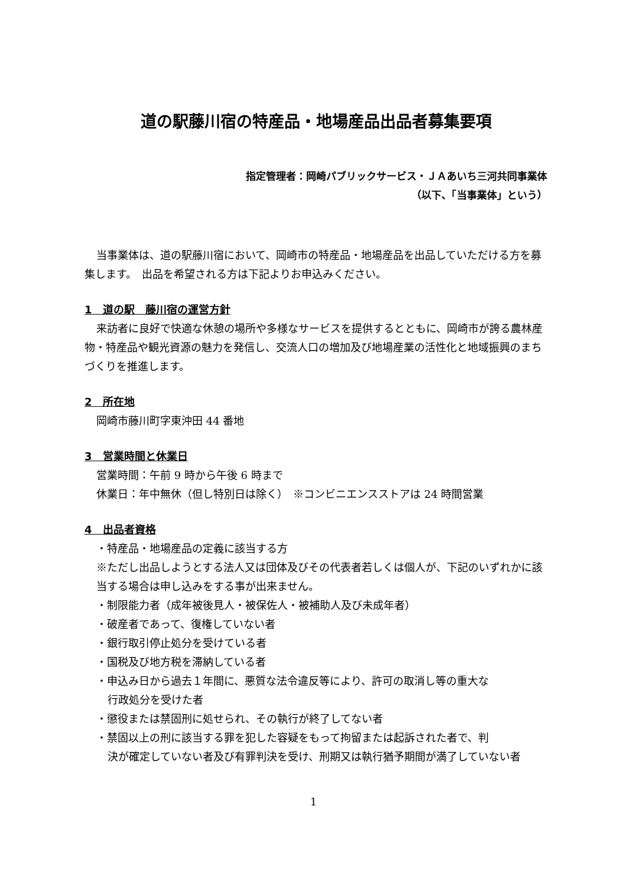道の駅藤川宿の特産品・地場産品出品者募集要項
指定管理者：岡崎パブリックサービス・ＪＡあいち三河共同事業体
（以下、「当事業体」という）
当事業体は、道の駅藤川宿において、岡崎市の特産品・地場産品を出品していただける方を募集します。　出品を希望される方は下記よりお申込みください。
1　道の駅　藤川宿の運営方針
来訪者に良好で快適な休憩の場所や多様なサービスを提供するとともに、岡崎市が誇る農林産物・特産品や観光資源の魅力を発信し、交流人口の増加及び地場産業の活性化と地域振興のまちづくりを推進します。
2　所在地
岡崎市藤川町字東沖田 44 番地
3　営業時間と休業日
営業時間：午前 9 時から午後 6 時まで
休業日：年中無休（但し特別日は除く）　※コンビニエンスストアは 24 時間営業
4　出品者資格
・特産品・地場産品の定義に該当する方
※ただし出品しようとする法人又は団体及びその代表者若しくは個人が、下記のいずれかに該当する場合は申し込みをする事が出来ません。
・制限能力者（成年被後見人・被保佐人・被補助人及び未成年者）
・破産者であって、復権していない者
・銀行取引停止処分を受けている者
・国税及び地方税を滞納している者
・申込み日から過去１年間に、悪質な法令違反等により、許可の取消し等の重大な
行政処分を受けた者
・懲役または禁固刑に処せられ、その執行が終了してない者
・禁固以上の刑に該当する罪を犯した容疑をもって拘留または起訴された者で、判
決が確定していない者及び有罪判決を受け、刑期又は執行猶予期間が満了していない者
1